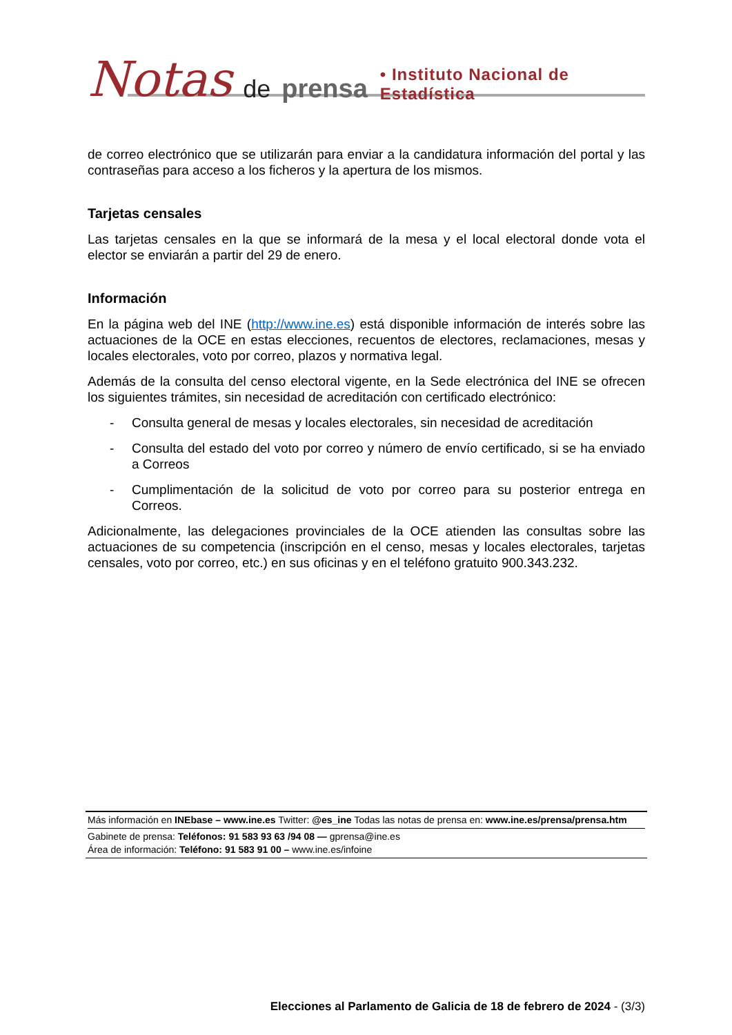Notas de prensa • Instituto Nacional de Estadística
de correo electrónico que se utilizarán para enviar a la candidatura información del portal y las contraseñas para acceso a los ficheros y la apertura de los mismos.
Tarjetas censales
Las tarjetas censales en la que se informará de la mesa y el local electoral donde vota el elector se enviarán a partir del 29 de enero.
Información
En la página web del INE (http://www.ine.es) está disponible información de interés sobre las actuaciones de la OCE en estas elecciones, recuentos de electores, reclamaciones, mesas y locales electorales, voto por correo, plazos y normativa legal.
Además de la consulta del censo electoral vigente, en la Sede electrónica del INE se ofrecen los siguientes trámites, sin necesidad de acreditación con certificado electrónico:
- Consulta general de mesas y locales electorales, sin necesidad de acreditación
- Consulta del estado del voto por correo y número de envío certificado, si se ha enviado a Correos
- Cumplimentación de la solicitud de voto por correo para su posterior entrega en Correos.
Adicionalmente, las delegaciones provinciales de la OCE atienden las consultas sobre las actuaciones de su competencia (inscripción en el censo, mesas y locales electorales, tarjetas censales, voto por correo, etc.) en sus oficinas y en el teléfono gratuito 900.343.232.
Más información en INEbase – www.ine.es Twitter: @es_ine Todas las notas de prensa en: www.ine.es/prensa/prensa.htm
Gabinete de prensa: Teléfonos: 91 583 93 63 /94 08 — gprensa@ine.es
Área de información: Teléfono: 91 583 91 00 – www.ine.es/infoine
Elecciones al Parlamento de Galicia de 18 de febrero de 2024 - (3/3)